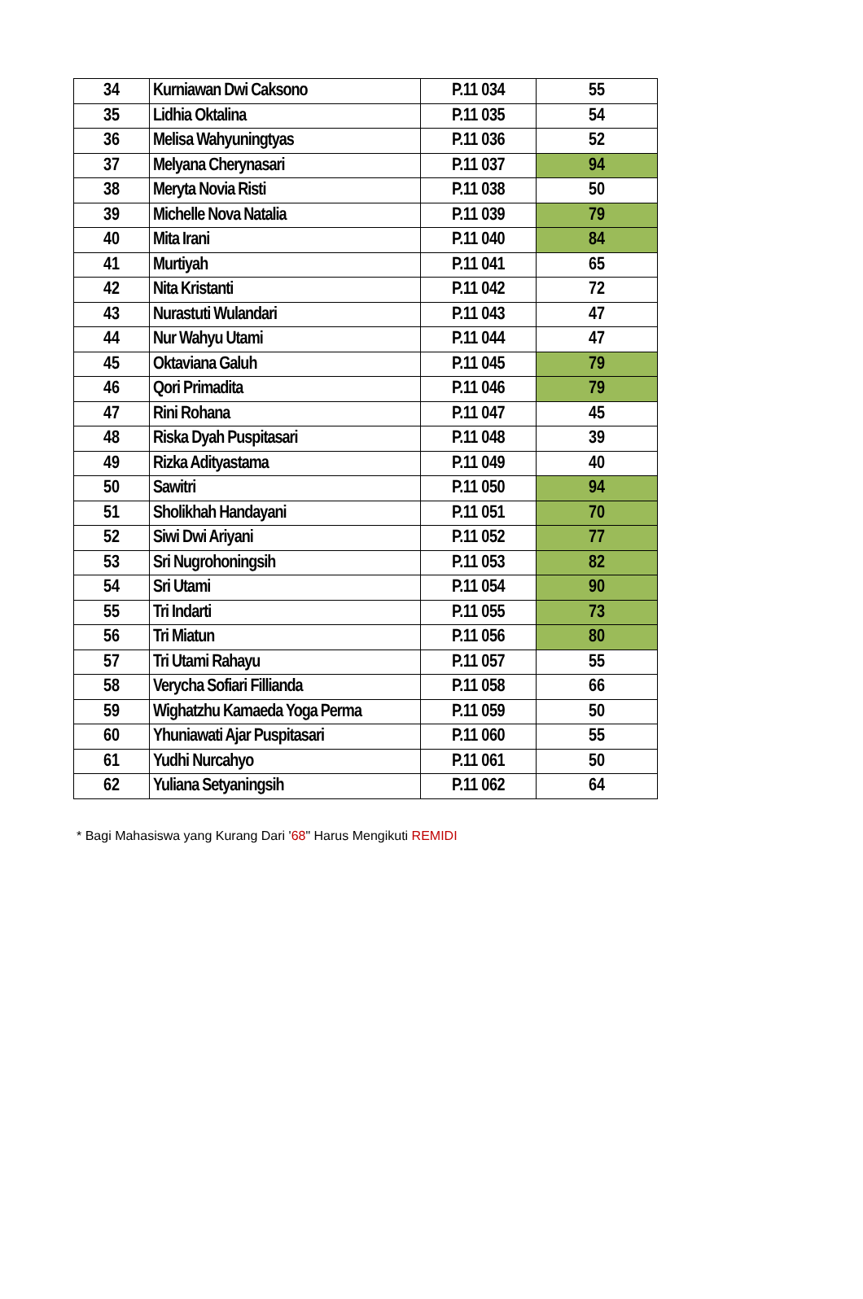| 34 | Kurniawan Dwi Caksono | P.11 034 | 55 |
| 35 | Lidhia Oktalina | P.11 035 | 54 |
| 36 | Melisa Wahyuningtyas | P.11 036 | 52 |
| 37 | Melyana Cherynasari | P.11 037 | 94 |
| 38 | Meryta Novia Risti | P.11 038 | 50 |
| 39 | Michelle Nova Natalia | P.11 039 | 79 |
| 40 | Mita Irani | P.11 040 | 84 |
| 41 | Murtiyah | P.11 041 | 65 |
| 42 | Nita Kristanti | P.11 042 | 72 |
| 43 | Nurastuti Wulandari | P.11 043 | 47 |
| 44 | Nur Wahyu Utami | P.11 044 | 47 |
| 45 | Oktaviana Galuh | P.11 045 | 79 |
| 46 | Qori Primadita | P.11 046 | 79 |
| 47 | Rini Rohana | P.11 047 | 45 |
| 48 | Riska Dyah Puspitasari | P.11 048 | 39 |
| 49 | Rizka Adityastama | P.11 049 | 40 |
| 50 | Sawitri | P.11 050 | 94 |
| 51 | Sholikhah Handayani | P.11 051 | 70 |
| 52 | Siwi Dwi Ariyani | P.11 052 | 77 |
| 53 | Sri Nugrohoningsih | P.11 053 | 82 |
| 54 | Sri Utami | P.11 054 | 90 |
| 55 | Tri Indarti | P.11 055 | 73 |
| 56 | Tri Miatun | P.11 056 | 80 |
| 57 | Tri Utami Rahayu | P.11 057 | 55 |
| 58 | Verycha Sofiari Fillianda | P.11 058 | 66 |
| 59 | Wighatzhu Kamaeda Yoga Perma | P.11 059 | 50 |
| 60 | Yhuniawati Ajar Puspitasari | P.11 060 | 55 |
| 61 | Yudhi Nurcahyo | P.11 061 | 50 |
| 62 | Yuliana Setyaningsih | P.11 062 | 64 |
* Bagi Mahasiswa yang Kurang Dari '68" Harus Mengikuti REMIDI